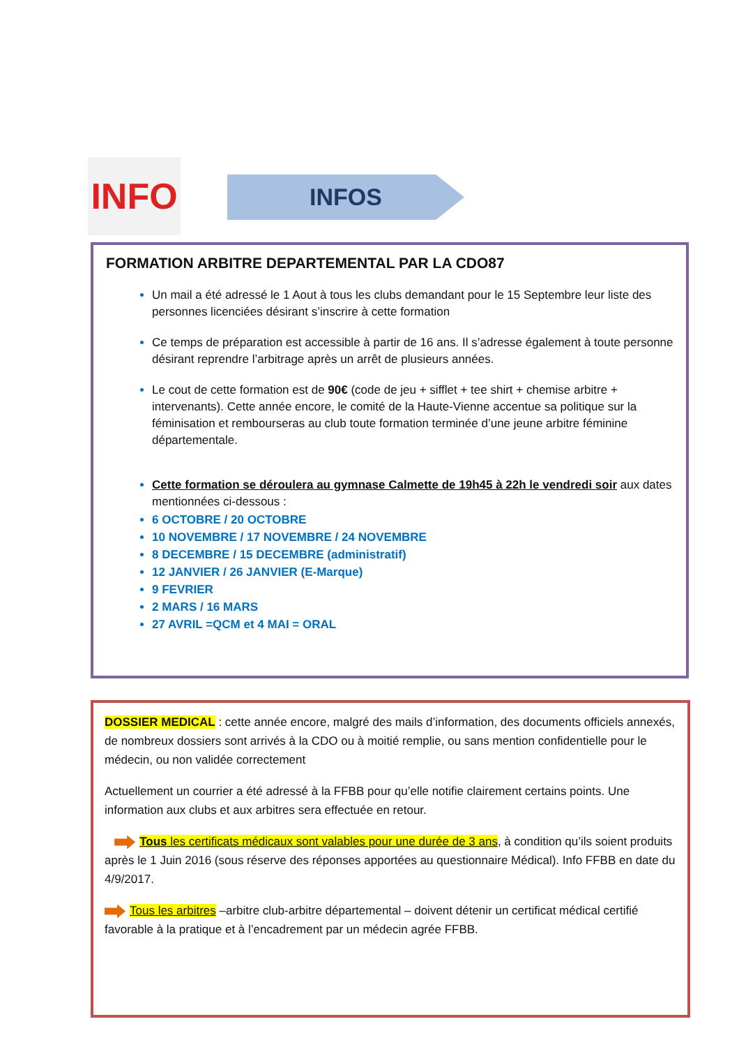INFO INFOS
FORMATION ARBITRE DEPARTEMENTAL PAR LA CDO87
Un mail a été adressé le 1 Aout à tous les clubs demandant pour le 15 Septembre leur liste des personnes licenciées désirant s’inscrire à cette formation
Ce temps de préparation est accessible à partir de 16 ans. Il s’adresse également à toute personne désirant reprendre l’arbitrage après un arrêt de plusieurs années.
Le cout de cette formation est de 90€ (code de jeu + sifflet + tee shirt + chemise arbitre + intervenants). Cette année encore, le comité de la Haute-Vienne accentue sa politique sur la féminisation et rembourseras au club toute formation terminée d’une jeune arbitre féminine départementale.
Cette formation se déroulera au gymnase Calmette de 19h45 à 22h le vendredi soir aux dates mentionnées ci-dessous :
6 OCTOBRE / 20 OCTOBRE
10 NOVEMBRE / 17 NOVEMBRE / 24 NOVEMBRE
8 DECEMBRE / 15 DECEMBRE (administratif)
12 JANVIER / 26 JANVIER (E-Marque)
9 FEVRIER
2 MARS / 16 MARS
27 AVRIL =QCM et 4 MAI = ORAL
DOSSIER MEDICAL : cette année encore, malgré des mails d’information, des documents officiels annexés, de nombreux dossiers sont arrivés à la CDO ou à moitié remplie, ou sans mention confidentielle pour le médecin, ou non validée correctement
Actuellement un courrier a été adressé à la FFBB pour qu’elle notifie clairement certains points. Une information aux clubs et aux arbitres sera effectuée en retour.
Tous les certificats médicaux sont valables pour une durée de 3 ans, à condition qu’ils soient produits après le 1 Juin 2016 (sous réserve des réponses apportées au questionnaire Médical). Info FFBB en date du 4/9/2017.
Tous les arbitres –arbitre club-arbitre départemental – doivent détenir un certificat médical certifié favorable à la pratique et à l’encadrement par un médecin agrée FFBB.